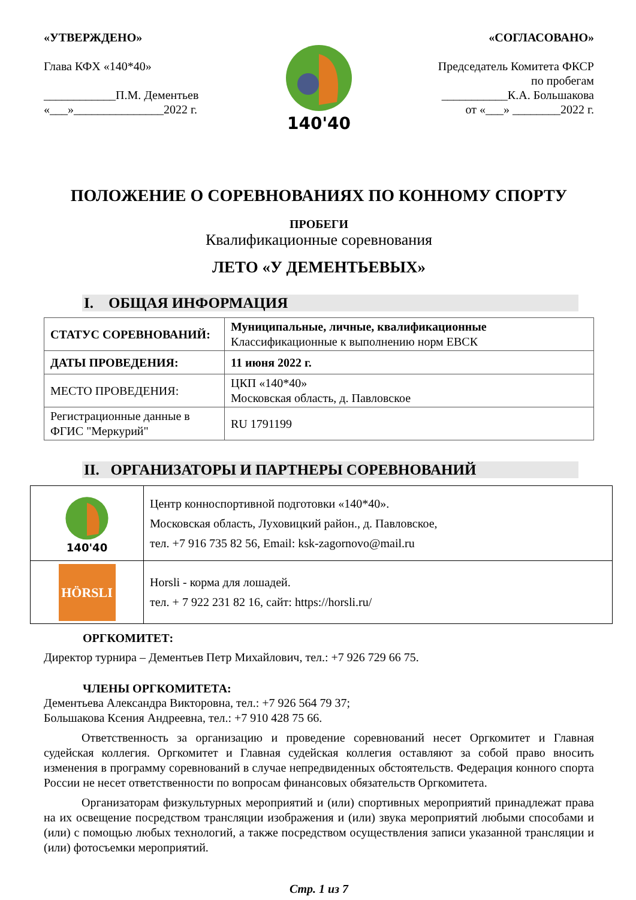«УТВЕРЖДЕНО»
Глава КФХ «140*40»
____________П.М. Дементьев
«___»_______________2022 г.
140'40
«СОГЛАСОВАНО»
Председатель Комитета ФКСР
по пробегам
___________К.А. Большакова
от «___» ________2022 г.
ПОЛОЖЕНИЕ О СОРЕВНОВАНИЯХ ПО КОННОМУ СПОРТУ
ПРОБЕГИ
Квалификационные соревнования
ЛЕТО «У ДЕМЕНТЬЕВЫХ»
I. ОБЩАЯ ИНФОРМАЦИЯ
| СТАТУС СОРЕВНОВАНИЙ: | Муниципальные, личные, квалификационные Классификационные к выполнению норм ЕВСК |
| ДАТЫ ПРОВЕДЕНИЯ: | 11 июня 2022 г. |
| МЕСТО ПРОВЕДЕНИЯ: | ЦКП «140*40» Московская область, д. Павловское |
| Регистрационные данные в ФГИС "Меркурий" | RU 1791199 |
II. ОРГАНИЗАТОРЫ И ПАРТНЕРЫ СОРЕВНОВАНИЙ
| 140'40 | Центр конноспортивной подготовки «140*40». Московская область, Луховицкий район., д. Павловское, тел. +7 916 735 82 56, Email: ksk-zagornovo@mail.ru |
| HÖRSLI | Horsli - корма для лошадей. тел. + 7 922 231 82 16, сайт: https://horsli.ru/ |
ОРГКОМИТЕТ:
Директор турнира – Дементьев Петр Михайлович, тел.: +7 926 729 66 75.
ЧЛЕНЫ ОРГКОМИТЕТА:
Дементьева Александра Викторовна, тел.: +7 926 564 79 37;
Большакова Ксения Андреевна, тел.: +7 910 428 75 66.
Ответственность за организацию и проведение соревнований несет Оргкомитет и Главная судейская коллегия. Оргкомитет и Главная судейская коллегия оставляют за собой право вносить изменения в программу соревнований в случае непредвиденных обстоятельств. Федерация конного спорта России не несет ответственности по вопросам финансовых обязательств Оргкомитета.
Организаторам физкультурных мероприятий и (или) спортивных мероприятий принадлежат права на их освещение посредством трансляции изображения и (или) звука мероприятий любыми способами и (или) с помощью любых технологий, а также посредством осуществления записи указанной трансляции и (или) фотосъемки мероприятий.
Стр. 1 из 7